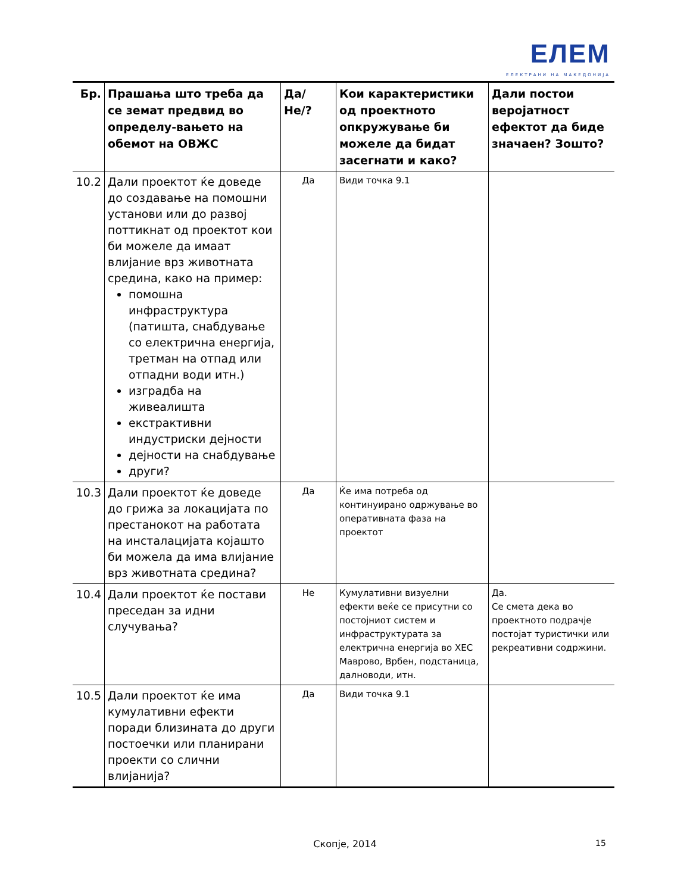ЕЛЕМ
ЕЛЕКТРАНИ НА МАКЕДОНИЈА
| Бр. | Прашања што треба да се земат предвид во определу-вањето на обемот на ОВЖС | Да/Не/? | Кои карактеристики од проектното опкружување би можеле да бидат засегнати и како? | Дали постои веројатност ефектот да биде значаен? Зошто? |
| --- | --- | --- | --- | --- |
| 10.2 | Дали проектот ќе доведе до создавање на помошни установи или до развој поттикнат од проектот кои би можеле да имаат влијание врз животната средина, како на пример: помошна инфраструктура (патишта, снабдување со електрична енергија, третман на отпад или отпадни води итн.) изградба на живеалишта екстрактивни индустриски дејности дејности на снабдување други? | Да | Види точка 9.1 | |
| 10.3 | Дали проектот ќе доведе до грижа за локацијата по престанокот на работата на инсталацијата којашто би можела да има влијание врз животната средина? | Да | Ќе има потреба од континуирано одржување во оперативната фаза на проектот | |
| 10.4 | Дали проектот ќе постави преседан за идни случувања? | Не | Кумулативни визуелни ефекти веќе се присутни со постојниот систем и инфраструктурата за електрична енергија во ХЕС Маврово, Врбен, подстаница, далноводи, итн. | Да. Се смета дека во проектното подрачје постојат туристички или рекреативни содржини. |
| 10.5 | Дали проектот ќе има кумулативни ефекти поради близината до други постоечки или планирани проекти со слични влијанија? | Да | Види точка 9.1 | |
Скопје, 2014 15